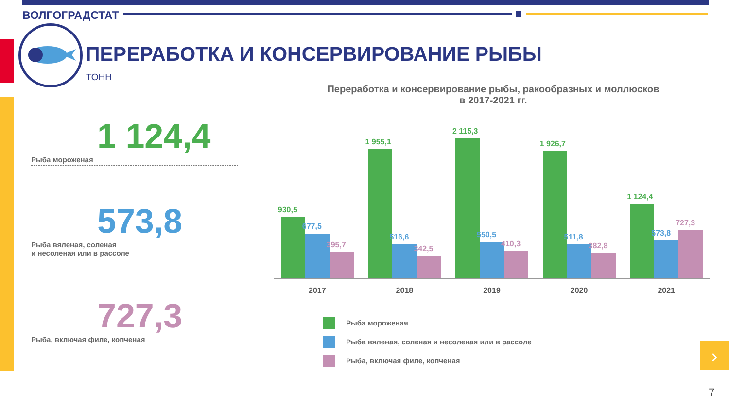ВОЛГОГРАДСТАТ
ПЕРЕРАБОТКА И КОНСЕРВИРОВАНИЕ РЫБЫ
ТОНН
1 124,4
Рыба мороженая
573,8
Рыба вяленая, соленая
и несоленая или в рассоле
727,3
Рыба, включая филе, копченая
Переработка и консервирование рыбы, ракообразных и моллюсков
в 2017-2021 гг.
930,5
677,5
395,7
2017
1 955,1
516,6
342,5
2018
2 115,3
550,5
410,3
2019
1 926,7
511,8
382,8
2020
1 124,4
573,8
727,3
2021
Рыба мороженая
Рыба вяленая, соленая и несоленая или в рассоле
Рыба, включая филе, копченая
›
7